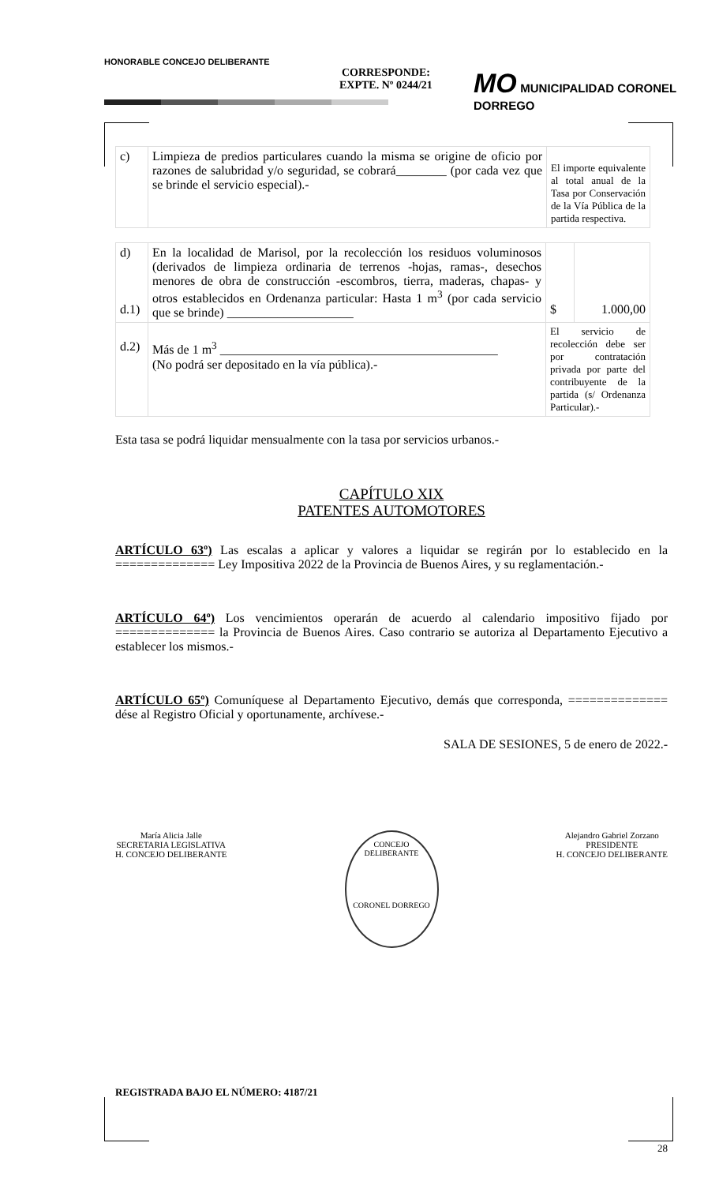HONORABLE CONCEJO DELIBERANTE
CORRESPONDE:
EXPTE. Nº 0244/21
MO MUNICIPALIDAD CORONEL DORREGO
| c) | Limpieza de predios particulares cuando la misma se origine de oficio por razones de salubridad y/o seguridad, se cobrará________ (por cada vez que se brinde el servicio especial).- | El importe equivalente al total anual de la Tasa por Conservación de la Vía Pública de la partida respectiva. |
| d) d.1) | En la localidad de Marisol, por la recolección los residuos voluminosos (derivados de limpieza ordinaria de terrenos -hojas, ramas-, desechos menores de obra de construcción -escombros, tierra, maderas, chapas- y otros establecidos en Ordenanza particular: Hasta 1 m<sup>3</sup> (por cada servicio que se brinde) ____________________ | $ | 1.000,00 |
| d.2) | Más de 1 m<sup>3</sup> ____________________________________________ (No podrá ser depositado en la vía pública).- | El servicio de recolección debe ser por contratación privada por parte del contribuyente de la partida (s/ Ordenanza Particular).- | |
Esta tasa se podrá liquidar mensualmente con la tasa por servicios urbanos.-
CAPÍTULO XIX
PATENTES AUTOMOTORES
ARTÍCULO 63º) Las escalas a aplicar y valores a liquidar se regirán por lo establecido en la ============== Ley Impositiva 2022 de la Provincia de Buenos Aires, y su reglamentación.-
ARTÍCULO 64º) Los vencimientos operarán de acuerdo al calendario impositivo fijado por ============== la Provincia de Buenos Aires. Caso contrario se autoriza al Departamento Ejecutivo a establecer los mismos.-
ARTÍCULO 65º) Comuníquese al Departamento Ejecutivo, demás que corresponda, ============== dése al Registro Oficial y oportunamente, archívese.-
SALA DE SESIONES, 5 de enero de 2022.-
María Alicia Jalle
SECRETARIA LEGISLATIVA
H. CONCEJO DELIBERANTE
CONCEJO DELIBERANTE
CORONEL DORREGO
Alejandro Gabriel Zorzano
PRESIDENTE
H. CONCEJO DELIBERANTE
REGISTRADA BAJO EL NÚMERO: 4187/21
28